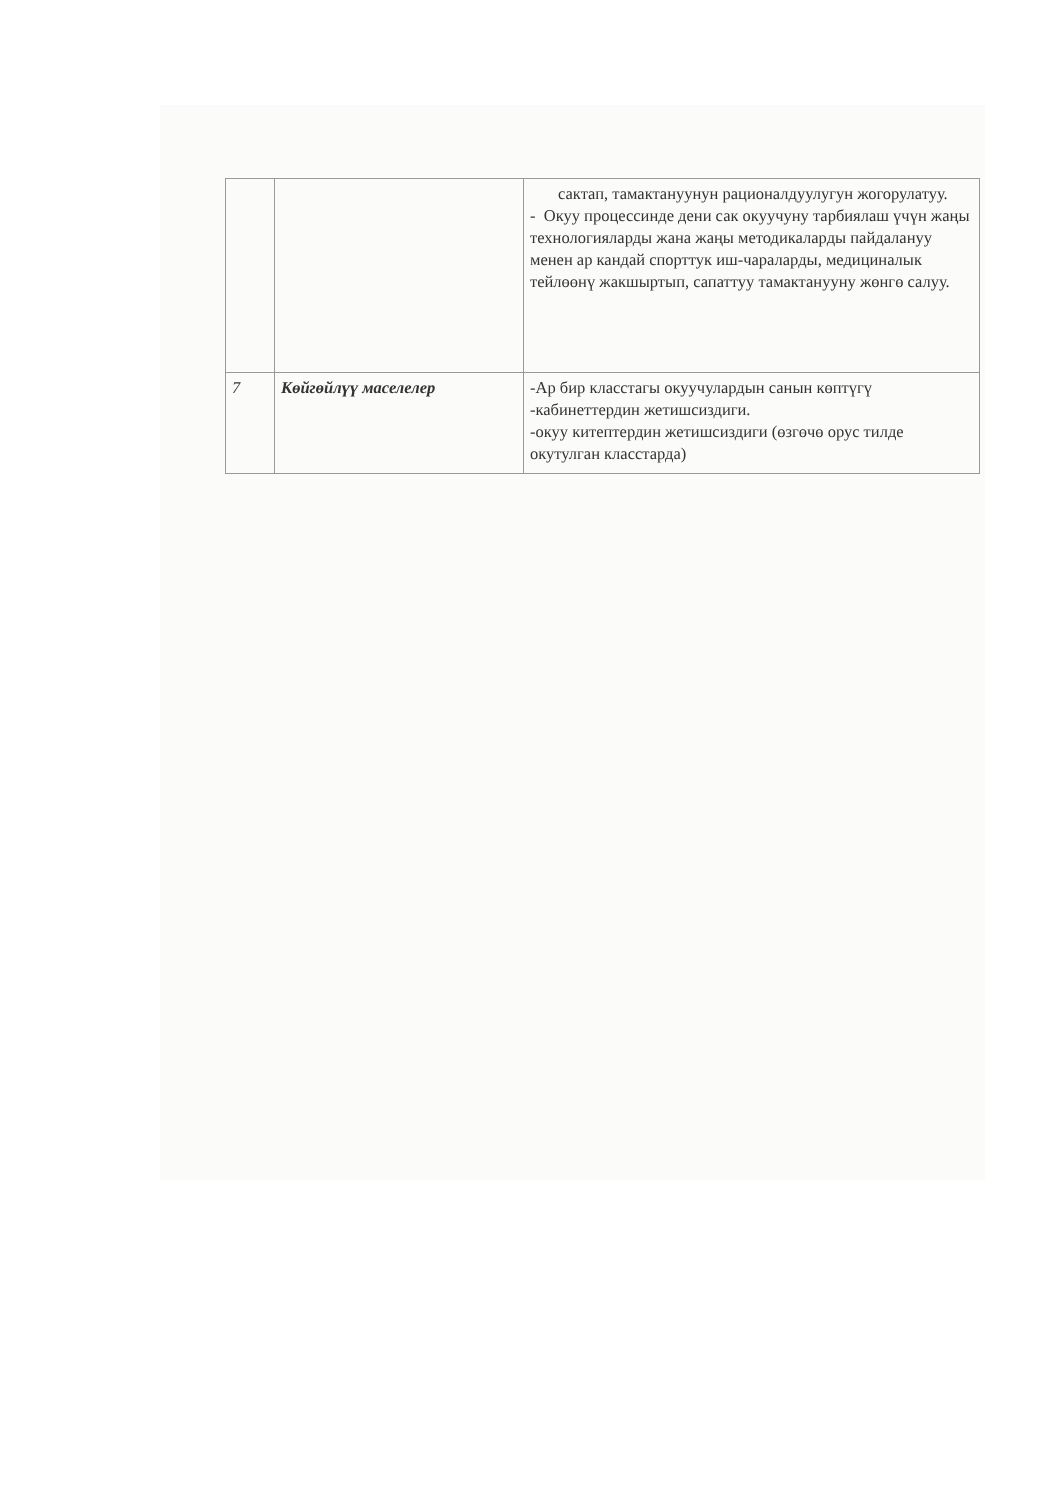| | | сактап, тамактануунун рационалдуулугун жогорулатуу. - Окуу процессинде дени сак окуучуну тарбиялаш үчүн жаңы технологияларды жана жаңы методикаларды пайдалануу менен ар кандай спорттук иш-чараларды, медициналык тейлөөнү жакшыртып, сапаттуу тамактанууну жөнгө салуу. |
| 7 | Көйгөйлүү маселелер | -Ар бир класстагы окуучулардын санын көптүгү -кабинеттердин жетишсиздиги. -окуу китептердин жетишсиздиги (өзгөчө орус тилде окутулган класстарда) |